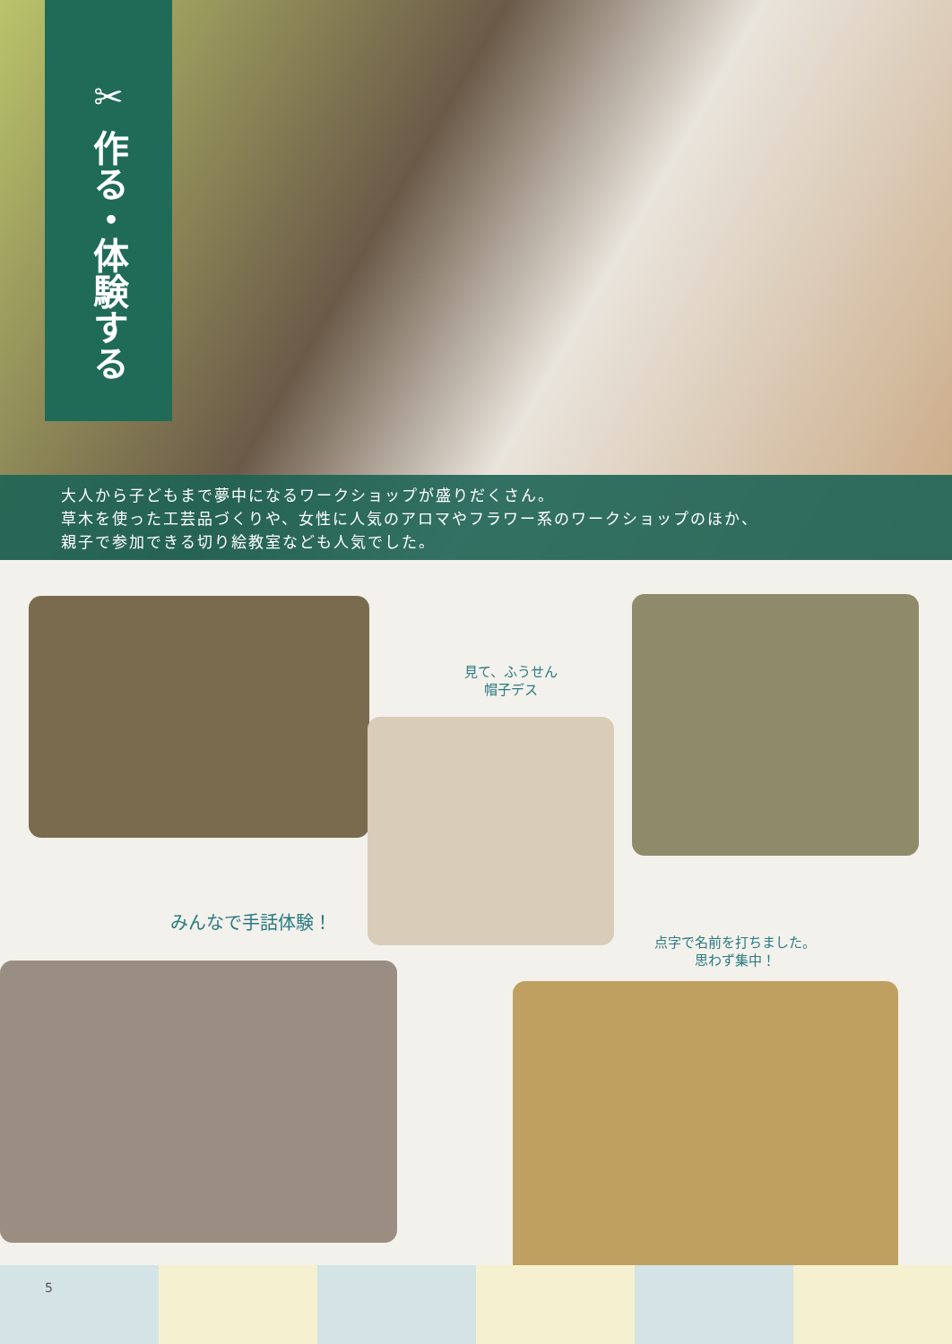✂ 作る・体験する
大人から子どもまで夢中になるワークショップが盛りだくさん。
草木を使った工芸品づくりや、女性に人気のアロマやフラワー系のワークショップのほか、
親子で参加できる切り絵教室なども人気でした。
見て、ふうせん
帽子デス
みんなで手話体験！
点字で名前を打ちました。
思わず集中！
5